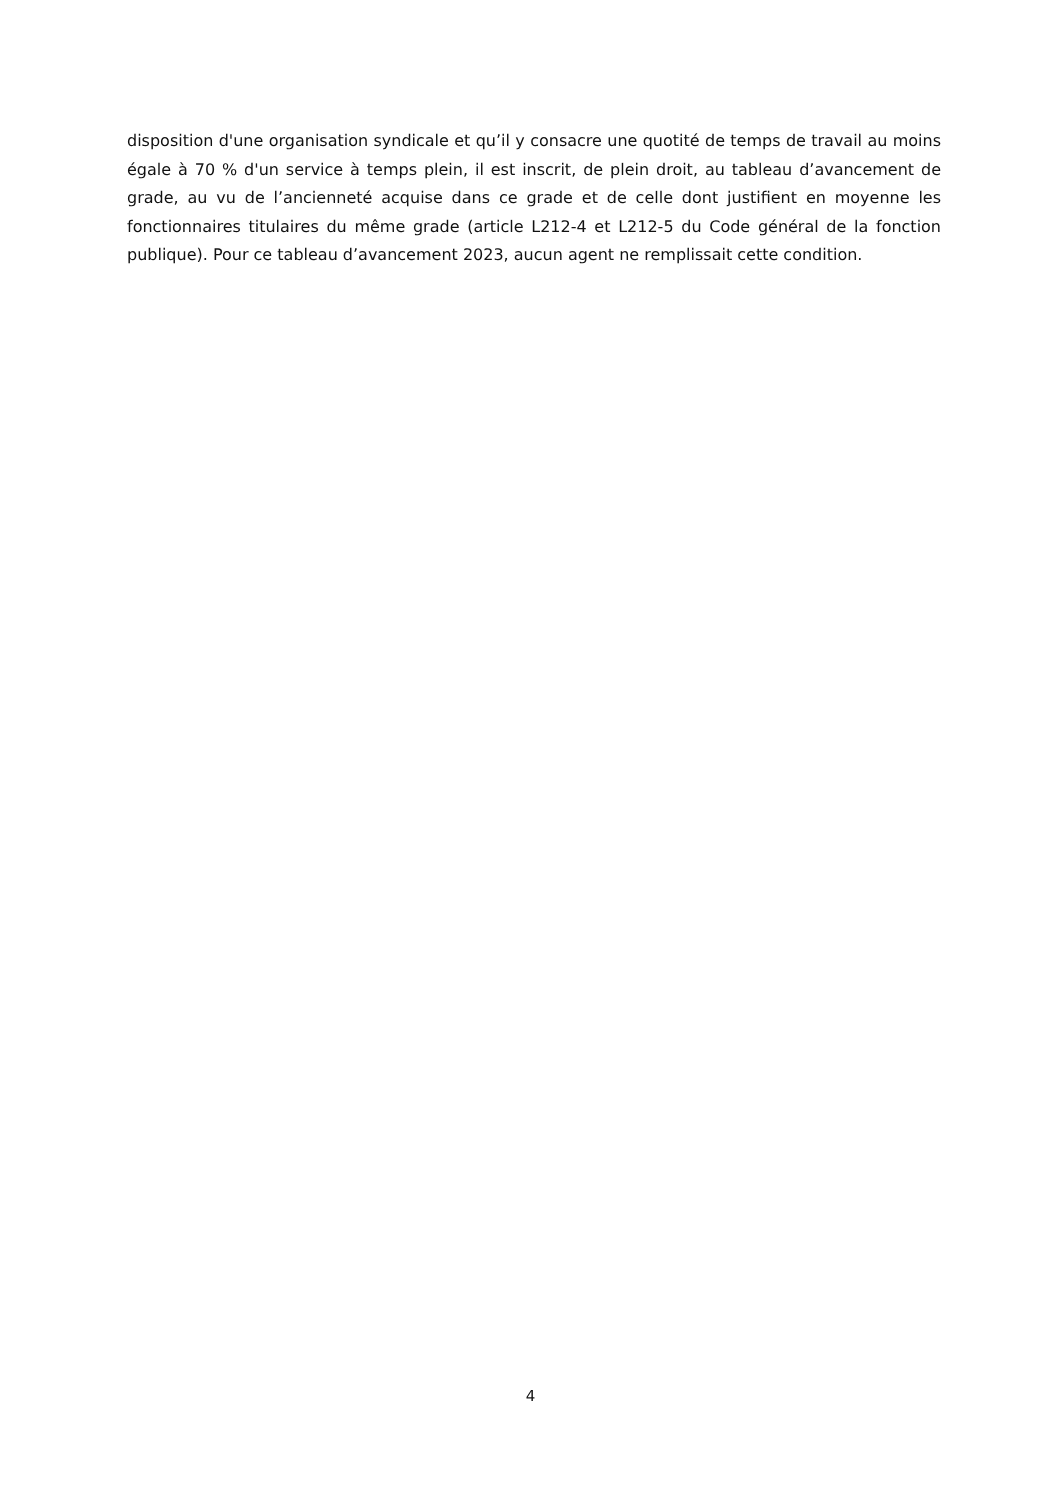disposition d'une organisation syndicale et qu’il y consacre une quotité de temps de travail au moins égale à 70 % d'un service à temps plein, il est inscrit, de plein droit, au tableau d’avancement de grade, au vu de l’ancienneté acquise dans ce grade et de celle dont justifient en moyenne les fonctionnaires titulaires du même grade (article L212-4 et L212-5 du Code général de la fonction publique). Pour ce tableau d’avancement 2023, aucun agent ne remplissait cette condition.
4